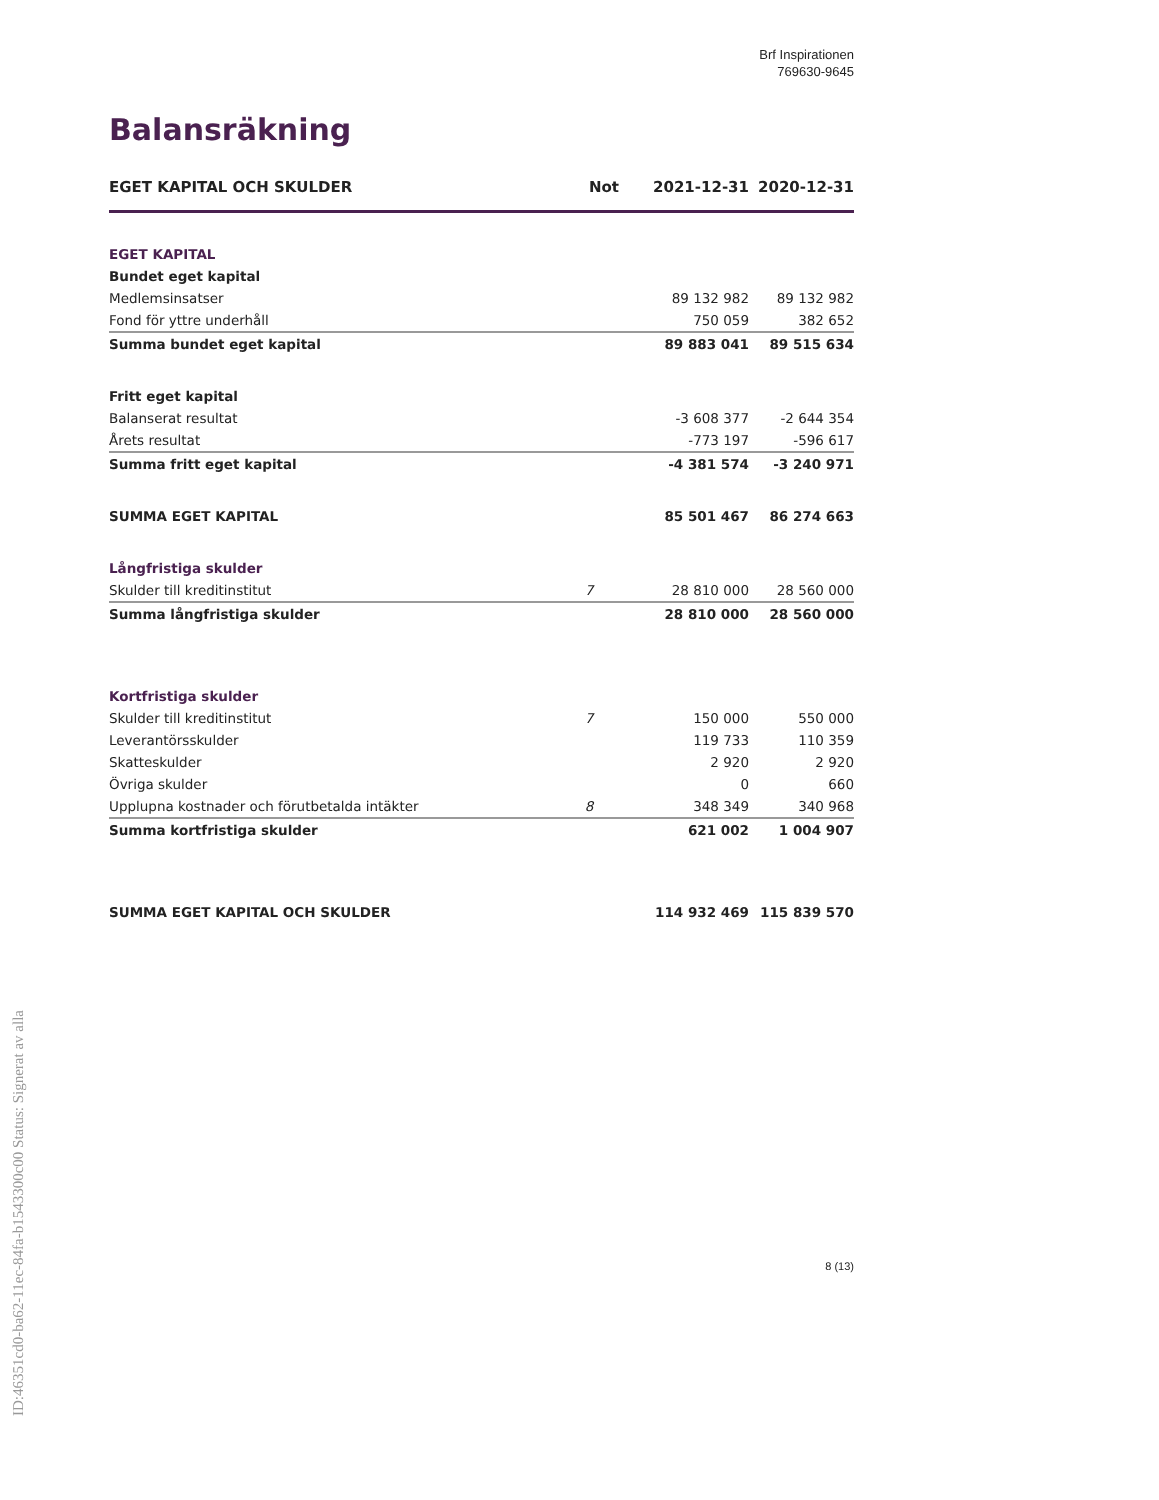Brf Inspirationen
769630-9645
Balansräkning
| EGET KAPITAL OCH SKULDER | Not | 2021-12-31 | 2020-12-31 |
| --- | --- | --- | --- |
| EGET KAPITAL | | | |
| Bundet eget kapital | | | |
| Medlemsinsatser | | 89 132 982 | 89 132 982 |
| Fond för yttre underhåll | | 750 059 | 382 652 |
| Summa bundet eget kapital | | 89 883 041 | 89 515 634 |
| Fritt eget kapital | | | |
| Balanserat resultat | | -3 608 377 | -2 644 354 |
| Årets resultat | | -773 197 | -596 617 |
| Summa fritt eget kapital | | -4 381 574 | -3 240 971 |
| SUMMA EGET KAPITAL | | 85 501 467 | 86 274 663 |
| Långfristiga skulder | | | |
| Skulder till kreditinstitut | 7 | 28 810 000 | 28 560 000 |
| Summa långfristiga skulder | | 28 810 000 | 28 560 000 |
| Kortfristiga skulder | | | |
| Skulder till kreditinstitut | 7 | 150 000 | 550 000 |
| Leverantörsskulder | | 119 733 | 110 359 |
| Skatteskulder | | 2 920 | 2 920 |
| Övriga skulder | | 0 | 660 |
| Upplupna kostnader och förutbetalda intäkter | 8 | 348 349 | 340 968 |
| Summa kortfristiga skulder | | 621 002 | 1 004 907 |
| SUMMA EGET KAPITAL OCH SKULDER | | 114 932 469 | 115 839 570 |
ID:46351cd0-ba62-11ec-84fa-b1543300c00 Status: Signerat av alla
8 (13)